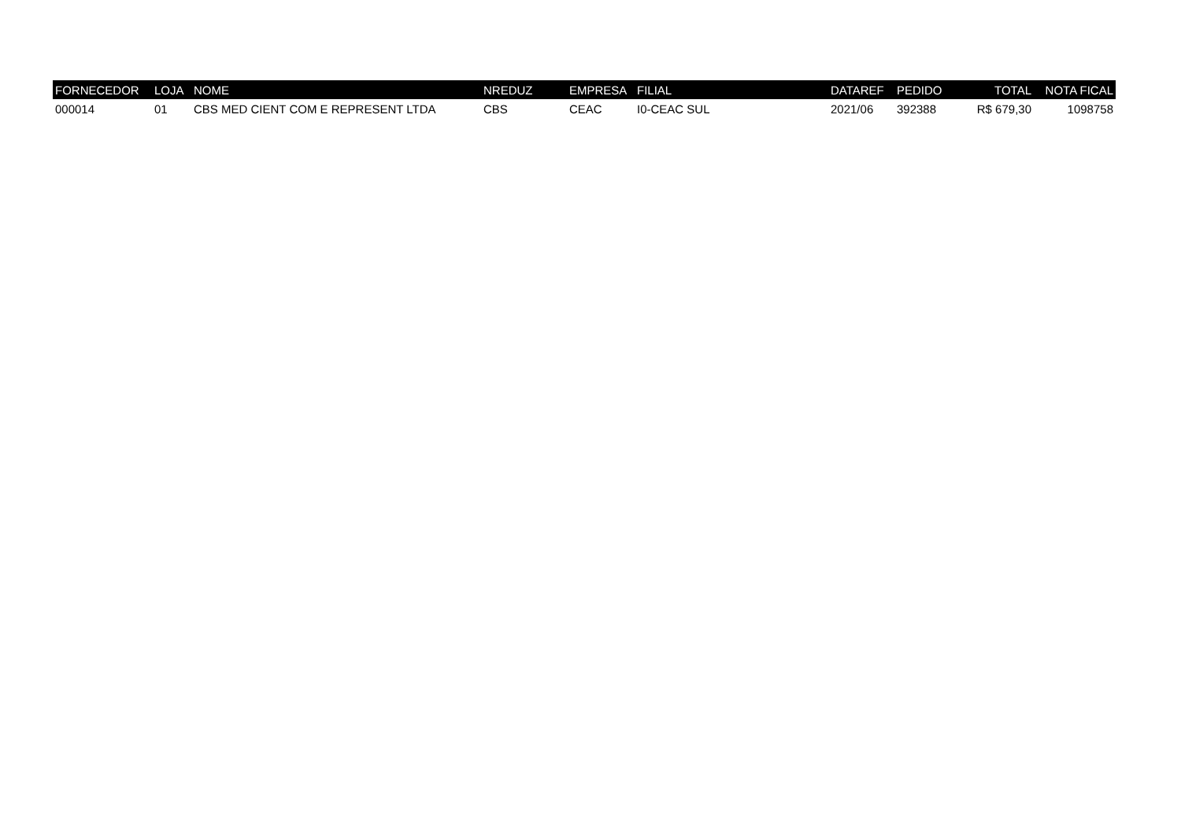| FORNECEDOR | LOJA | NOME | NREDUZ | EMPRESA | FILIAL | DATAREF | PEDIDO | TOTAL | NOTA FICAL |
| --- | --- | --- | --- | --- | --- | --- | --- | --- | --- |
| 000014 | 01 | CBS MED CIENT COM E REPRESENT LTDA | CBS | CEAC | I0-CEAC SUL | 2021/06 | 392388 | R$ 679,30 | 1098758 |